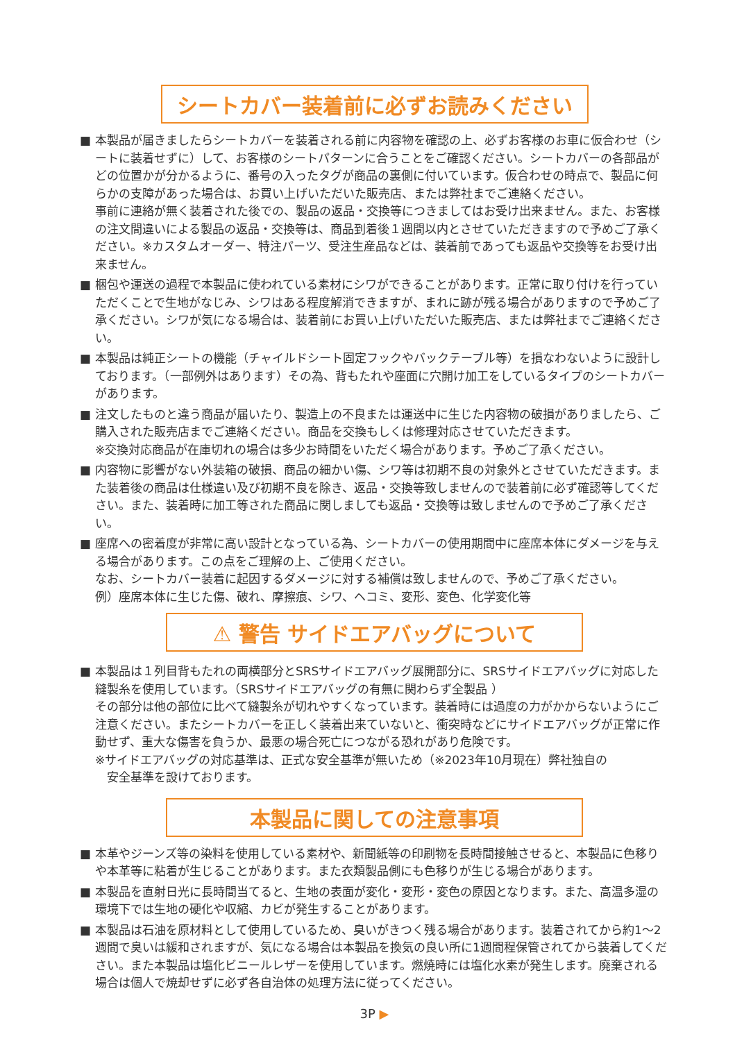シートカバー装着前に必ずお読みください
■ 本製品が届きましたらシートカバーを装着される前に内容物を確認の上、必ずお客様のお車に仮合わせ（シートに装着せずに）して、お客様のシートパターンに合うことをご確認ください。シートカバーの各部品がどの位置かが分かるように、番号の入ったタグが商品の裏側に付いています。仮合わせの時点で、製品に何らかの支障があった場合は、お買い上げいただいた販売店、または弊社までご連絡ください。
事前に連絡が無く装着された後での、製品の返品・交換等につきましてはお受け出来ません。また、お客様の注文間違いによる製品の返品・交換等は、商品到着後１週間以内とさせていただきますので予めご了承ください。※カスタムオーダー、特注パーツ、受注生産品などは、装着前であっても返品や交換等をお受け出来ません。
■ 梱包や運送の過程で本製品に使われている素材にシワができることがあります。正常に取り付けを行っていただくことで生地がなじみ、シワはある程度解消できますが、まれに跡が残る場合がありますので予めご了承ください。シワが気になる場合は、装着前にお買い上げいただいた販売店、または弊社までご連絡ください。
■ 本製品は純正シートの機能（チャイルドシート固定フックやバックテーブル等）を損なわないように設計しております。（一部例外はあります）その為、背もたれや座面に穴開け加工をしているタイプのシートカバーがあります。
■ 注文したものと違う商品が届いたり、製造上の不良または運送中に生じた内容物の破損がありましたら、ご購入された販売店までご連絡ください。商品を交換もしくは修理対応させていただきます。
※交換対応商品が在庫切れの場合は多少お時間をいただく場合があります。予めご了承ください。
■ 内容物に影響がない外装箱の破損、商品の細かい傷、シワ等は初期不良の対象外とさせていただきます。また装着後の商品は仕様違い及び初期不良を除き、返品・交換等致しませんので装着前に必ず確認等してください。また、装着時に加工等された商品に関しましても返品・交換等は致しませんので予めご了承ください。
■ 座席への密着度が非常に高い設計となっている為、シートカバーの使用期間中に座席本体にダメージを与える場合があります。この点をご理解の上、ご使用ください。
なお、シートカバー装着に起因するダメージに対する補償は致しませんので、予めご了承ください。
例）座席本体に生じた傷、破れ、摩擦痕、シワ、ヘコミ、変形、変色、化学変化等
⚠ 警告 サイドエアバッグについて
■ 本製品は１列目背もたれの両横部分とSRSサイドエアバッグ展開部分に、SRSサイドエアバッグに対応した縫製糸を使用しています。（SRSサイドエアバッグの有無に関わらず全製品 ）
その部分は他の部位に比べて縫製糸が切れやすくなっています。装着時には過度の力がかからないようにご注意ください。またシートカバーを正しく装着出来ていないと、衝突時などにサイドエアバッグが正常に作動せず、重大な傷害を負うか、最悪の場合死亡につながる恐れがあり危険です。
※サイドエアバッグの対応基準は、正式な安全基準が無いため（※2023年10月現在）弊社独自の
　安全基準を設けております。
本製品に関しての注意事項
■ 本革やジーンズ等の染料を使用している素材や、新聞紙等の印刷物を長時間接触させると、本製品に色移りや本革等に粘着が生じることがあります。また衣類製品側にも色移りが生じる場合があります。
■ 本製品を直射日光に長時間当てると、生地の表面が変化・変形・変色の原因となります。また、高温多湿の環境下では生地の硬化や収縮、カビが発生することがあります。
■ 本製品は石油を原材料として使用しているため、臭いがきつく残る場合があります。装着されてから約1〜2週間で臭いは緩和されますが、気になる場合は本製品を換気の良い所に1週間程保管されてから装着してください。また本製品は塩化ビニールレザーを使用しています。燃焼時には塩化水素が発生します。廃棄される場合は個人で焼却せずに必ず各自治体の処理方法に従ってください。
3P ▶